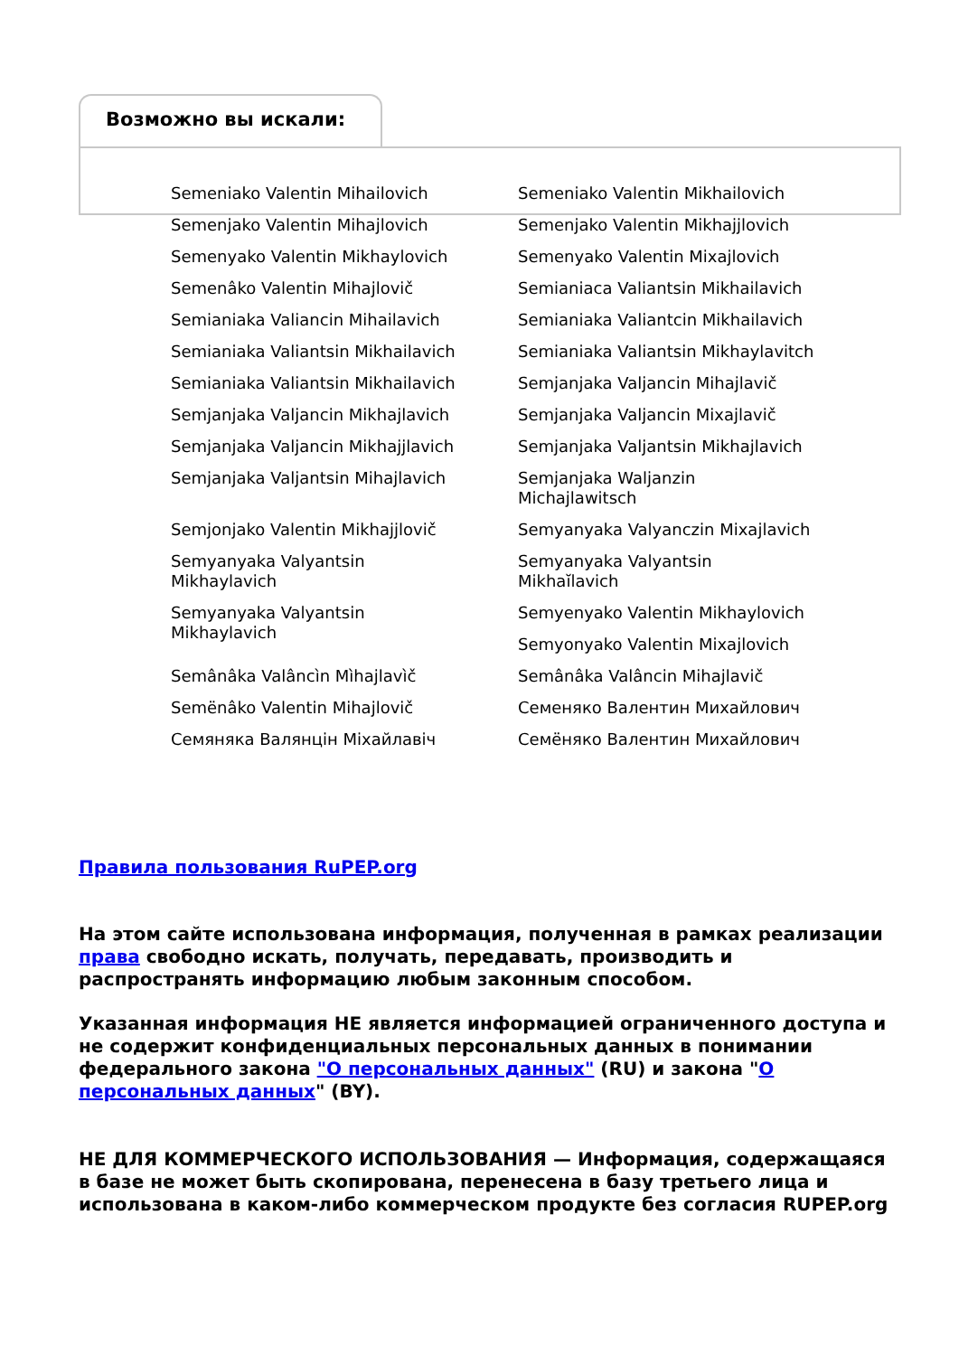Возможно вы искали:
Semeniako Valentin Mihailovich
Semeniako Valentin Mikhailovich
Semenjako Valentin Mihajlovich
Semenjako Valentin Mikhajjlovich
Semenyako Valentin Mikhaylovich
Semenyako Valentin Mixajlovich
Semenâko Valentin Mihajlovič
Semianiaca Valiantsin Mikhailavich
Semianiaka Valiancin Mihailavich
Semianiaka Valiantcin Mikhailavich
Semianiaka Valiantsin Mikhailavich
Semianiaka Valiantsin Mikhaylavitch
Semianiaka Valiantsin Mikhailavich
Semjanjaka Valjancin Mihajlavič
Semjanjaka Valjancin Mikhajlavich
Semjanjaka Valjancin Mixajlavič
Semjanjaka Valjancin Mikhajjlavich
Semjanjaka Valjantsin Mikhajlavich
Semjanjaka Valjantsin Mihajlavich
Semjanjaka Waljanzin
Michajlawitsch
Semjonjako Valentin Mikhajjlovič
Semyanyaka Valyanczin Mixajlavich
Semyanyaka Valyantsin
Mikhaylavich
Semyanyaka Valyantsin
Mikhaĭlavich
Semyanyaka Valyantsin
Mikhaylavich
Semyenyako Valentin Mikhaylovich
Semyonyako Valentin Mixajlovich
Semânâka Valâncìn Mìhajlavìč
Semânâka Valâncin Mihajlavič
Semënâko Valentin Mihajlovič
Семеняко Валентин Михайлович
Семяняка Валянцін Міхайлавіч
Семёняко Валентин Михайлович
Правила пользования RuPEP.org
На этом сайте использована информация, полученная в рамках реализации права свободно искать, получать, передавать, производить и распространять информацию любым законным способом.
Указанная информация НЕ является информацией ограниченного доступа и не содержит конфиденциальных персональных данных в понимании федерального закона "О персональных данных" (RU) и закона "О персональных данных" (BY).
НЕ ДЛЯ КОММЕРЧЕСКОГО ИСПОЛЬЗОВАНИЯ — Информация, содержащаяся в базе не может быть скопирована, перенесена в базу третьего лица и использована в каком-либо коммерческом продукте без согласия RUPEP.org